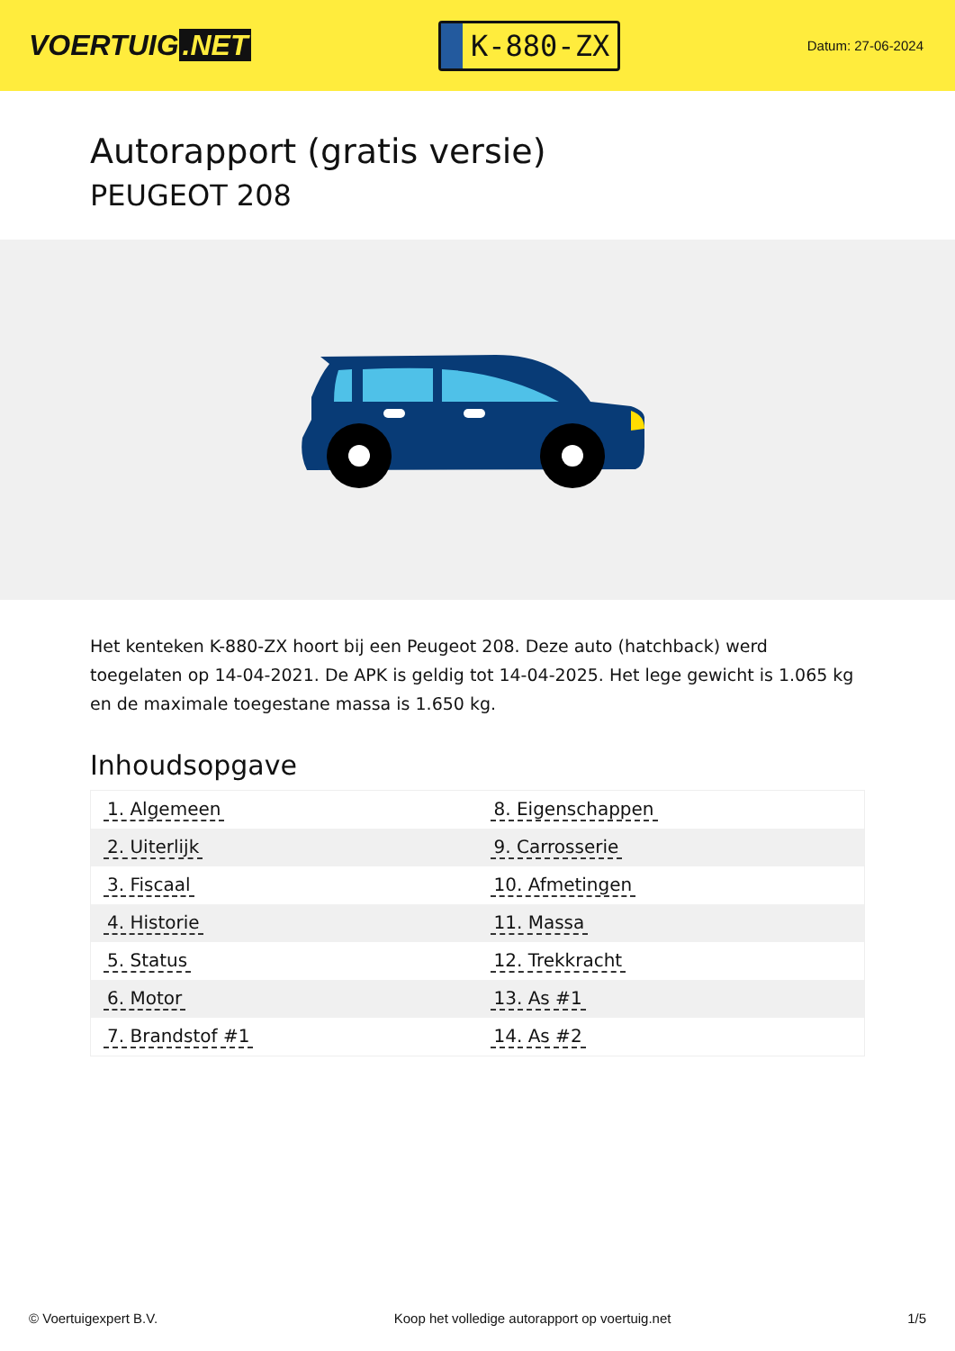VOERTUIG.NET
K-880-ZX
Datum: 27-06-2024
Autorapport (gratis versie)
PEUGEOT 208
Het kenteken K-880-ZX hoort bij een Peugeot 208. Deze auto (hatchback) werd toegelaten op 14-04-2021. De APK is geldig tot 14-04-2025. Het lege gewicht is 1.065 kg en de maximale toegestane massa is 1.650 kg.
Inhoudsopgave
| 1. Algemeen | 8. Eigenschappen |
| 2. Uiterlijk | 9. Carrosserie |
| 3. Fiscaal | 10. Afmetingen |
| 4. Historie | 11. Massa |
| 5. Status | 12. Trekkracht |
| 6. Motor | 13. As #1 |
| 7. Brandstof #1 | 14. As #2 |
© Voertuigexpert B.V. Koop het volledige autorapport op voertuig.net 1/5